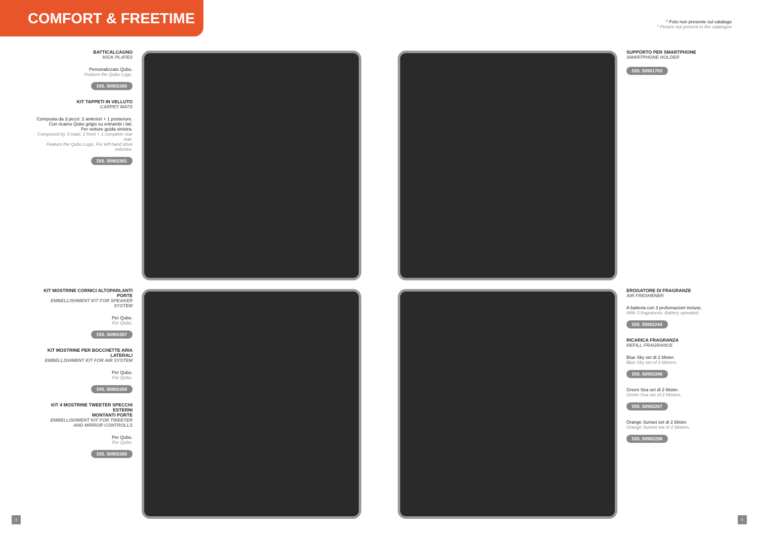COMFORT & FREETIME
* Foto non presente sul catalogo
* Picture not present in the catalogue
BATTICALCAGNO
KICK PLATES
Personalizzato Qubo.
Feature the Qubo Logo.
DIS. 50902358
KIT TAPPETI IN VELLUTO
CARPET MATS
Composta da 3 pezzi: 2 anteriori + 1 posteriore.
Con ricamo Qubo grigio su entrambi i lati.
Per vetture guida sinistra.
Composed by 3 mats: 2 front + 1 complete rear mat.
Feature the Qubo Logo. For left hand drive vehicles.
DIS. 50902361
KIT MOSTRINE CORNICI ALTOPARLANTI PORTE
EMBELLISHMENT KIT FOR SPEAKER SYSTEM
Per Qubo.
For Qubo.
DIS. 50902357
KIT MOSTRINE PER BOCCHETTE ARIA LATERALI
EMBELLISHMENT KIT FOR AIR SYSTEM
Per Qubo.
For Qubo.
DIS. 50902359
KIT 4 MOSTRINE TWEETER SPECCHI ESTERNI
MONTANTI PORTE
EMBELLISHMENT KIT FOR TWEETER
AND MIRROR CONTROLLS
Per Qubo.
For Qubo.
DIS. 50902356
SUPPORTO PER SMARTPHONE
SMARTPHONE HOLDER
DIS. 50901703
EROGATORE DI FRAGRANZE
AIR FRESHENER
A batteria con 3 profumazioni incluse.
With 3 fragrances. Battery operated.
DIS. 50902244
RICARICA FRAGRANZA
REFILL FRAGRANCE
Blue Sky set di 2 blister.
Blue Sky set of 2 blisters.
DIS. 50902266
Green Sea set di 2 blister.
Green Sea set of 2 blisters.
DIS. 50902267
Orange Sunset set di 2 blister.
Orange Sunset set of 2 blisters.
DIS. 50902268
4 5